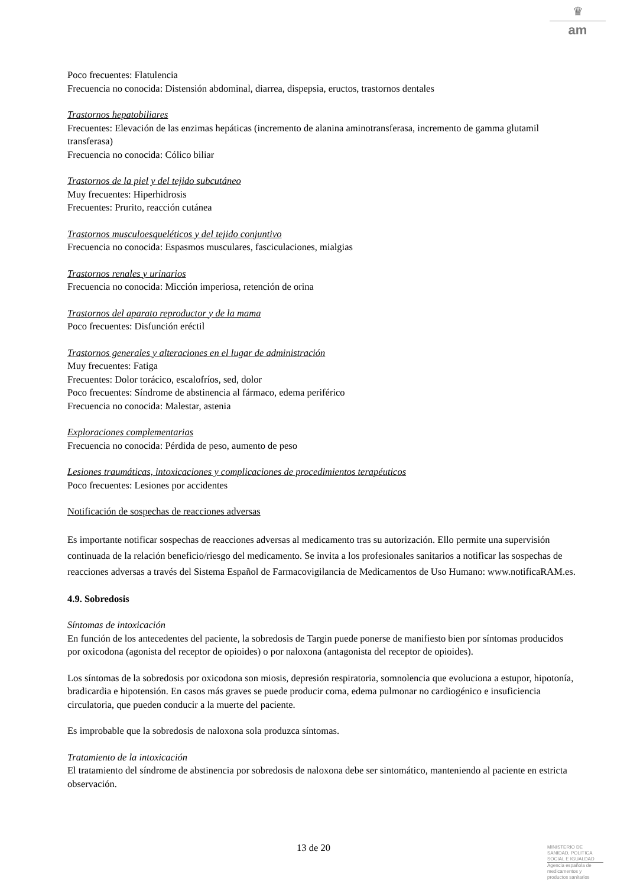♛
am
Poco frecuentes: Flatulencia
Frecuencia no conocida: Distensión abdominal, diarrea, dispepsia, eructos, trastornos dentales
Trastornos hepatobiliares
Frecuentes: Elevación de las enzimas hepáticas (incremento de alanina aminotransferasa, incremento de gamma glutamil transferasa)
Frecuencia no conocida: Cólico biliar
Trastornos de la piel y del tejido subcutáneo
Muy frecuentes: Hiperhidrosis
Frecuentes: Prurito, reacción cutánea
Trastornos musculoesqueléticos y del tejido conjuntivo
Frecuencia no conocida: Espasmos musculares, fasciculaciones, mialgias
Trastornos renales y urinarios
Frecuencia no conocida: Micción imperiosa, retención de orina
Trastornos del aparato reproductor y de la mama
Poco frecuentes: Disfunción eréctil
Trastornos generales y alteraciones en el lugar de administración
Muy frecuentes: Fatiga
Frecuentes: Dolor torácico, escalofríos, sed, dolor
Poco frecuentes: Síndrome de abstinencia al fármaco, edema periférico
Frecuencia no conocida: Malestar, astenia
Exploraciones complementarias
Frecuencia no conocida: Pérdida de peso, aumento de peso
Lesiones traumáticas, intoxicaciones y complicaciones de procedimientos terapéuticos
Poco frecuentes: Lesiones por accidentes
Notificación de sospechas de reacciones adversas
Es importante notificar sospechas de reacciones adversas al medicamento tras su autorización. Ello permite una supervisión continuada de la relación beneficio/riesgo del medicamento. Se invita a los profesionales sanitarios a notificar las sospechas de reacciones adversas a través del Sistema Español de Farmacovigilancia de Medicamentos de Uso Humano: www.notificaRAM.es.
4.9. Sobredosis
Síntomas de intoxicación
En función de los antecedentes del paciente, la sobredosis de Targin puede ponerse de manifiesto bien por síntomas producidos por oxicodona (agonista del receptor de opioides) o por naloxona (antagonista del receptor de opioides).
Los síntomas de la sobredosis por oxicodona son miosis, depresión respiratoria, somnolencia que evoluciona a estupor, hipotonía, bradicardia e hipotensión. En casos más graves se puede producir coma, edema pulmonar no cardiogénico e insuficiencia circulatoria, que pueden conducir a la muerte del paciente.
Es improbable que la sobredosis de naloxona sola produzca síntomas.
Tratamiento de la intoxicación
El tratamiento del síndrome de abstinencia por sobredosis de naloxona debe ser sintomático, manteniendo al paciente en estricta observación.
13 de 20
MINISTERIO DE
SANIDAD, POLITICA
SOCIAL E IGUALDAD
Agencia española de
medicamentos y
productos sanitarios